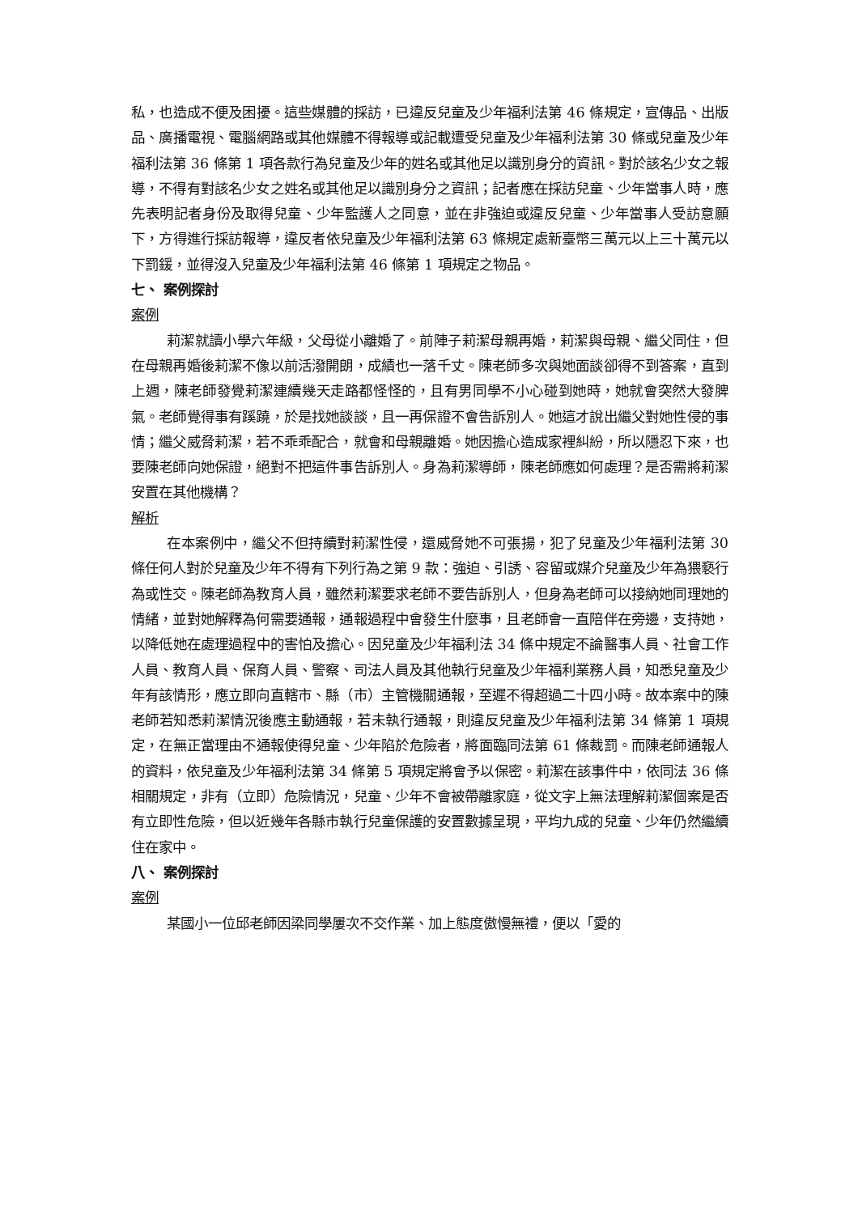私，也造成不便及困擾。這些媒體的採訪，已違反兒童及少年福利法第 46 條規定，宣傳品、出版品、廣播電視、電腦網路或其他媒體不得報導或記載遭受兒童及少年福利法第 30 條或兒童及少年福利法第 36 條第 1 項各款行為兒童及少年的姓名或其他足以識別身分的資訊。對於該名少女之報導，不得有對該名少女之姓名或其他足以識別身分之資訊；記者應在採訪兒童、少年當事人時，應先表明記者身份及取得兒童、少年監護人之同意，並在非強迫或違反兒童、少年當事人受訪意願下，方得進行採訪報導，違反者依兒童及少年福利法第 63 條規定處新臺幣三萬元以上三十萬元以下罰鍰，並得沒入兒童及少年福利法第 46 條第 1 項規定之物品。
七、 案例探討
案例
莉潔就讀小學六年級，父母從小離婚了。前陣子莉潔母親再婚，莉潔與母親、繼父同住，但在母親再婚後莉潔不像以前活潑開朗，成績也一落千丈。陳老師多次與她面談卻得不到答案，直到上週，陳老師發覺莉潔連續幾天走路都怪怪的，且有男同學不小心碰到她時，她就會突然大發脾氣。老師覺得事有蹊蹺，於是找她談談，且一再保證不會告訴別人。她這才說出繼父對她性侵的事情；繼父威脅莉潔，若不乖乖配合，就會和母親離婚。她因擔心造成家裡糾紛，所以隱忍下來，也要陳老師向她保證，絕對不把這件事告訴別人。身為莉潔導師，陳老師應如何處理？是否需將莉潔安置在其他機構？
解析
在本案例中，繼父不但持續對莉潔性侵，還威脅她不可張揚，犯了兒童及少年福利法第 30 條任何人對於兒童及少年不得有下列行為之第 9 款：強迫、引誘、容留或媒介兒童及少年為猥褻行為或性交。陳老師為教育人員，雖然莉潔要求老師不要告訴別人，但身為老師可以接納她同理她的情緒，並對她解釋為何需要通報，通報過程中會發生什麼事，且老師會一直陪伴在旁邊，支持她，以降低她在處理過程中的害怕及擔心。因兒童及少年福利法 34 條中規定不論醫事人員、社會工作人員、教育人員、保育人員、警察、司法人員及其他執行兒童及少年福利業務人員，知悉兒童及少年有該情形，應立即向直轄市、縣（市）主管機關通報，至遲不得超過二十四小時。故本案中的陳老師若知悉莉潔情況後應主動通報，若未執行通報，則違反兒童及少年福利法第 34 條第 1 項規定，在無正當理由不通報使得兒童、少年陷於危險者，將面臨同法第 61 條裁罰。而陳老師通報人的資料，依兒童及少年福利法第 34 條第 5 項規定將會予以保密。莉潔在該事件中，依同法 36 條相關規定，非有（立即）危險情況，兒童、少年不會被帶離家庭，從文字上無法理解莉潔個案是否有立即性危險，但以近幾年各縣市執行兒童保護的安置數據呈現，平均九成的兒童、少年仍然繼續住在家中。
八、 案例探討
案例
某國小一位邱老師因梁同學屢次不交作業、加上態度傲慢無禮，便以「愛的